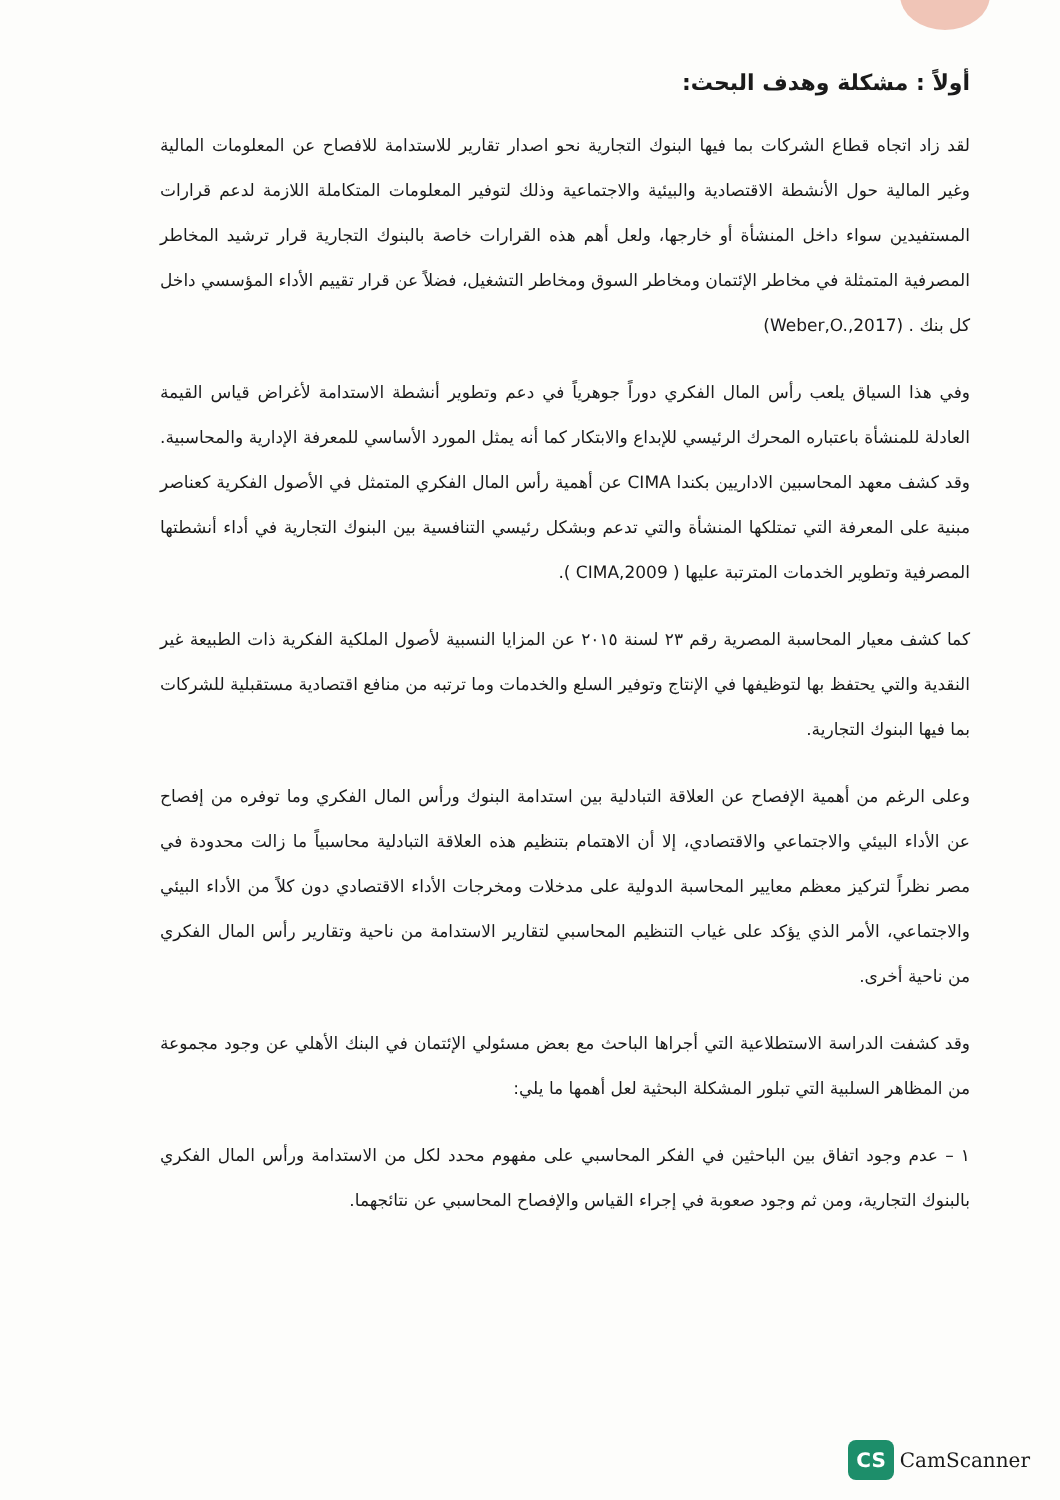أولاً : مشكلة وهدف البحث:
لقد زاد اتجاه قطاع الشركات بما فيها البنوك التجارية نحو اصدار تقارير للاستدامة للافصاح عن المعلومات المالية وغير المالية حول الأنشطة الاقتصادية والبيئية والاجتماعية وذلك لتوفير المعلومات المتكاملة اللازمة لدعم قرارات المستفيدين سواء داخل المنشأة أو خارجها، ولعل أهم هذه القرارات خاصة بالبنوك التجارية قرار ترشيد المخاطر المصرفية المتمثلة في مخاطر الإئتمان ومخاطر السوق ومخاطر التشغيل، فضلاً عن قرار تقييم الأداء المؤسسي داخل كل بنك . (Weber,O.,2017)
وفي هذا السياق يلعب رأس المال الفكري دوراً جوهرياً في دعم وتطوير أنشطة الاستدامة لأغراض قياس القيمة العادلة للمنشأة باعتباره المحرك الرئيسي للإبداع والابتكار كما أنه يمثل المورد الأساسي للمعرفة الإدارية والمحاسبية. وقد كشف معهد المحاسبين الاداريين بكندا CIMA عن أهمية رأس المال الفكري المتمثل في الأصول الفكرية كعناصر مبنية على المعرفة التي تمتلكها المنشأة والتي تدعم وبشكل رئيسي التنافسية بين البنوك التجارية في أداء أنشطتها المصرفية وتطوير الخدمات المترتبة عليها ( CIMA,2009 ).
كما كشف معيار المحاسبة المصرية رقم ٢٣ لسنة ٢٠١٥ عن المزايا النسبية لأصول الملكية الفكرية ذات الطبيعة غير النقدية والتي يحتفظ بها لتوظيفها في الإنتاج وتوفير السلع والخدمات وما ترتبه من منافع اقتصادية مستقبلية للشركات بما فيها البنوك التجارية.
وعلى الرغم من أهمية الإفصاح عن العلاقة التبادلية بين استدامة البنوك ورأس المال الفكري وما توفره من إفصاح عن الأداء البيئي والاجتماعي والاقتصادي، إلا أن الاهتمام بتنظيم هذه العلاقة التبادلية محاسبياً ما زالت محدودة في مصر نظراً لتركيز معظم معايير المحاسبة الدولية على مدخلات ومخرجات الأداء الاقتصادي دون كلاً من الأداء البيئي والاجتماعي، الأمر الذي يؤكد على غياب التنظيم المحاسبي لتقارير الاستدامة من ناحية وتقارير رأس المال الفكري من ناحية أخرى.
وقد كشفت الدراسة الاستطلاعية التي أجراها الباحث مع بعض مسئولي الإئتمان في البنك الأهلي عن وجود مجموعة من المظاهر السلبية التي تبلور المشكلة البحثية لعل أهمها ما يلي:
١ – عدم وجود اتفاق بين الباحثين في الفكر المحاسبي على مفهوم محدد لكل من الاستدامة ورأس المال الفكري بالبنوك التجارية، ومن ثم وجود صعوبة في إجراء القياس والإفصاح المحاسبي عن نتائجهما.
CS CamScanner